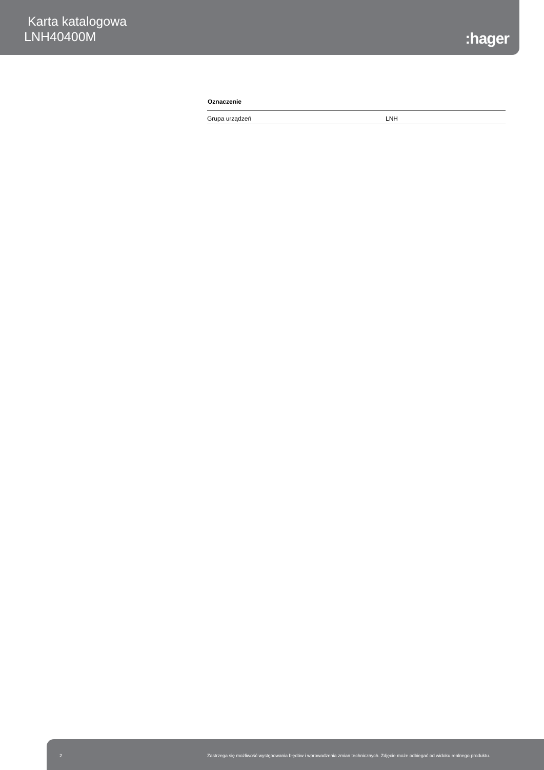Karta katalogowa
LNH40400M
:hager
| Oznaczenie | |
| --- | --- |
| Grupa urządzeń | LNH |
2 Zastrzega się możliwość występowania błędów i wprowadzenia zmian technicznych. Zdjęcie może odbiegać od widoku realnego produktu.